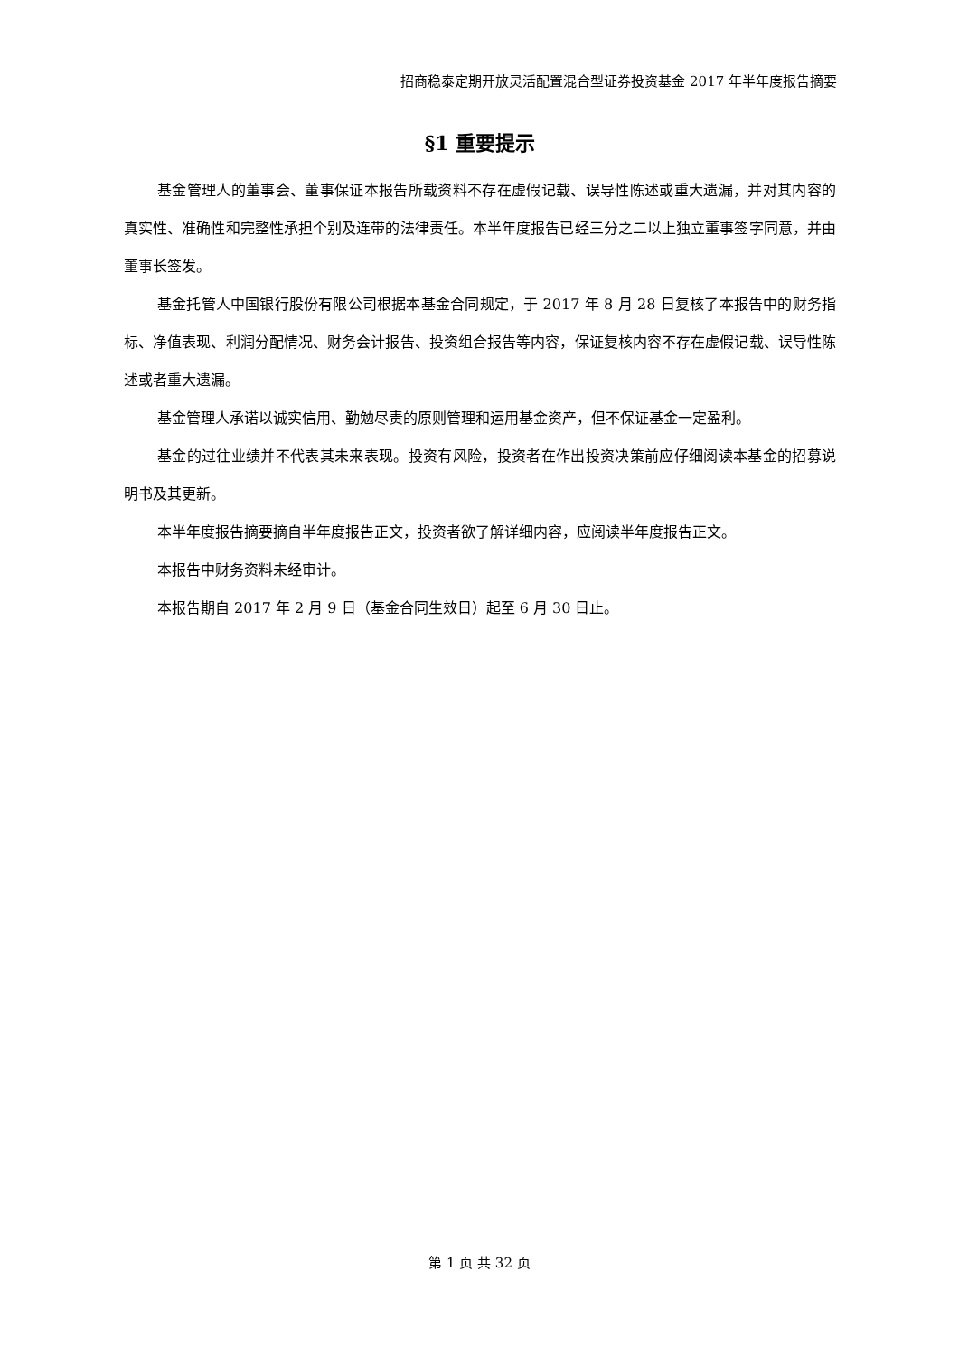招商稳泰定期开放灵活配置混合型证券投资基金 2017 年半年度报告摘要
§1 重要提示
基金管理人的董事会、董事保证本报告所载资料不存在虚假记载、误导性陈述或重大遗漏，并对其内容的真实性、准确性和完整性承担个别及连带的法律责任。本半年度报告已经三分之二以上独立董事签字同意，并由董事长签发。
基金托管人中国银行股份有限公司根据本基金合同规定，于 2017 年 8 月 28 日复核了本报告中的财务指标、净值表现、利润分配情况、财务会计报告、投资组合报告等内容，保证复核内容不存在虚假记载、误导性陈述或者重大遗漏。
基金管理人承诺以诚实信用、勤勉尽责的原则管理和运用基金资产，但不保证基金一定盈利。
基金的过往业绩并不代表其未来表现。投资有风险，投资者在作出投资决策前应仔细阅读本基金的招募说明书及其更新。
本半年度报告摘要摘自半年度报告正文，投资者欲了解详细内容，应阅读半年度报告正文。
本报告中财务资料未经审计。
本报告期自 2017 年 2 月 9 日（基金合同生效日）起至 6 月 30 日止。
第 1 页 共 32 页